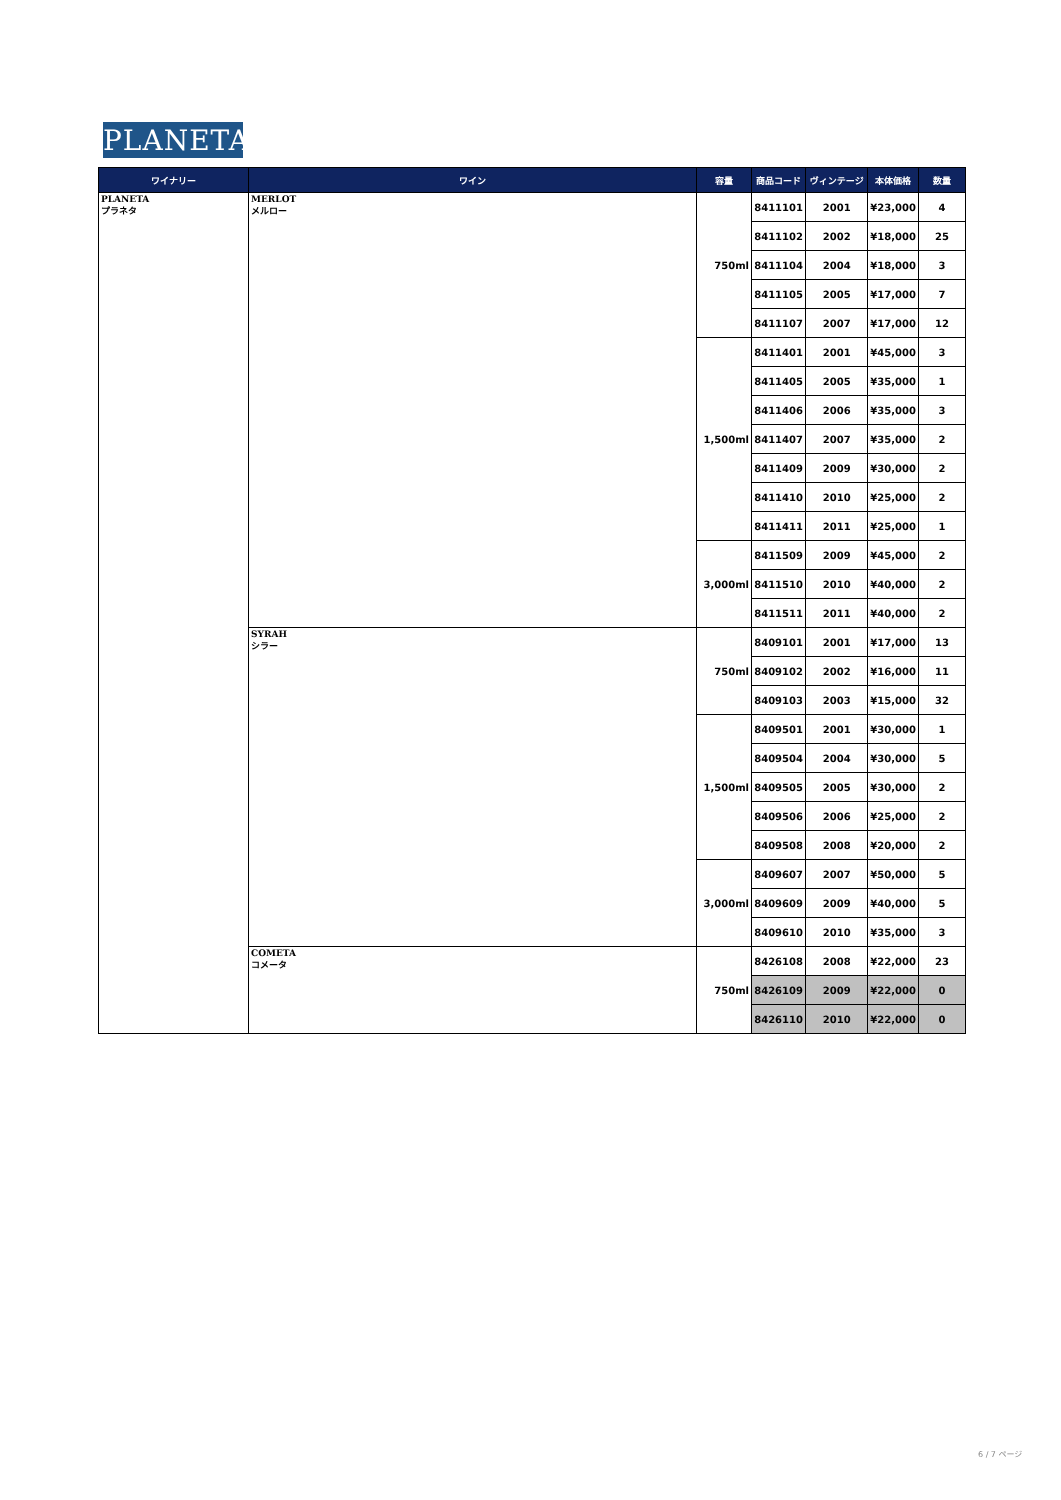PLANETA
| ワイナリー | ワイン | 容量 | 商品コード | ヴィンテージ | 本体価格 | 数量 |
| --- | --- | --- | --- | --- | --- | --- |
| PLANETA プラネタ | MERLOT メルロー | 750ml | 8411101 | 2001 | ¥23,000 | 4 |
| | | | 8411102 | 2002 | ¥18,000 | 25 |
| | | | 8411104 | 2004 | ¥18,000 | 3 |
| | | | 8411105 | 2005 | ¥17,000 | 7 |
| | | | 8411107 | 2007 | ¥17,000 | 12 |
| | | 1,500ml | 8411401 | 2001 | ¥45,000 | 3 |
| | | | 8411405 | 2005 | ¥35,000 | 1 |
| | | | 8411406 | 2006 | ¥35,000 | 3 |
| | | | 8411407 | 2007 | ¥35,000 | 2 |
| | | | 8411409 | 2009 | ¥30,000 | 2 |
| | | | 8411410 | 2010 | ¥25,000 | 2 |
| | | | 8411411 | 2011 | ¥25,000 | 1 |
| | | 3,000ml | 8411509 | 2009 | ¥45,000 | 2 |
| | | | 8411510 | 2010 | ¥40,000 | 2 |
| | | | 8411511 | 2011 | ¥40,000 | 2 |
| | SYRAH シラー | 750ml | 8409101 | 2001 | ¥17,000 | 13 |
| | | | 8409102 | 2002 | ¥16,000 | 11 |
| | | | 8409103 | 2003 | ¥15,000 | 32 |
| | | 1,500ml | 8409501 | 2001 | ¥30,000 | 1 |
| | | | 8409504 | 2004 | ¥30,000 | 5 |
| | | | 8409505 | 2005 | ¥30,000 | 2 |
| | | | 8409506 | 2006 | ¥25,000 | 2 |
| | | | 8409508 | 2008 | ¥20,000 | 2 |
| | | 3,000ml | 8409607 | 2007 | ¥50,000 | 5 |
| | | | 8409609 | 2009 | ¥40,000 | 5 |
| | | | 8409610 | 2010 | ¥35,000 | 3 |
| | COMETA コメータ | 750ml | 8426108 | 2008 | ¥22,000 | 23 |
| | | | 8426109 | 2009 | ¥22,000 | 0 |
| | | | 8426110 | 2010 | ¥22,000 | 0 |
6 / 7 ページ